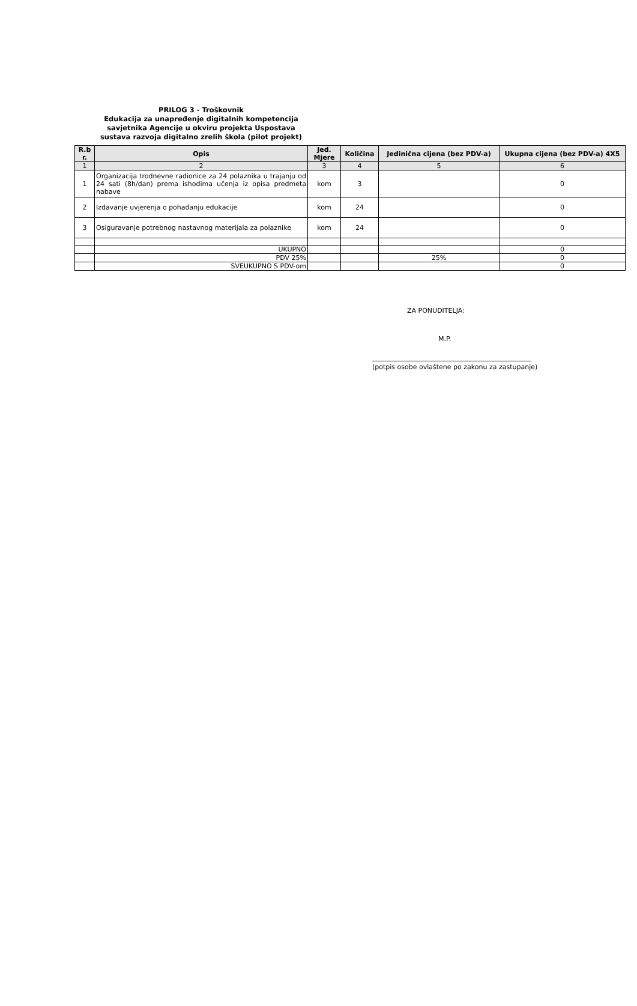PRILOG 3 - Troškovnik
Edukacija za unapređenje digitalnih kompetencija savjetnika Agencije u okviru projekta Uspostava sustava razvoja digitalno zrelih škola (pilot projekt)
| R.b r. | Opis | Jed. Mjere | Količina | Jedinična cijena (bez PDV-a) | Ukupna cijena (bez PDV-a) 4X5 |
| --- | --- | --- | --- | --- | --- |
| 1 | 2 | 3 | 4 | 5 | 6 |
| 1 | Organizacija trodnevne radionice za 24 polaznika u trajanju od 24 sati (8h/dan) prema ishodima učenja iz opisa predmeta nabave | kom | 3 | | 0 |
| 2 | Izdavanje uvjerenja o pohađanju edukacije | kom | 24 | | 0 |
| 3 | Osiguravanje potrebnog nastavnog materijala za polaznike | kom | 24 | | 0 |
| | UKUPNO | | | | 0 |
| | PDV 25% | | | 25% | 0 |
| | SVEUKUPNO S PDV-om | | | | 0 |
ZA PONUDITELJA:
M.P.
(potpis osobe ovlaštene po zakonu za zastupanje)